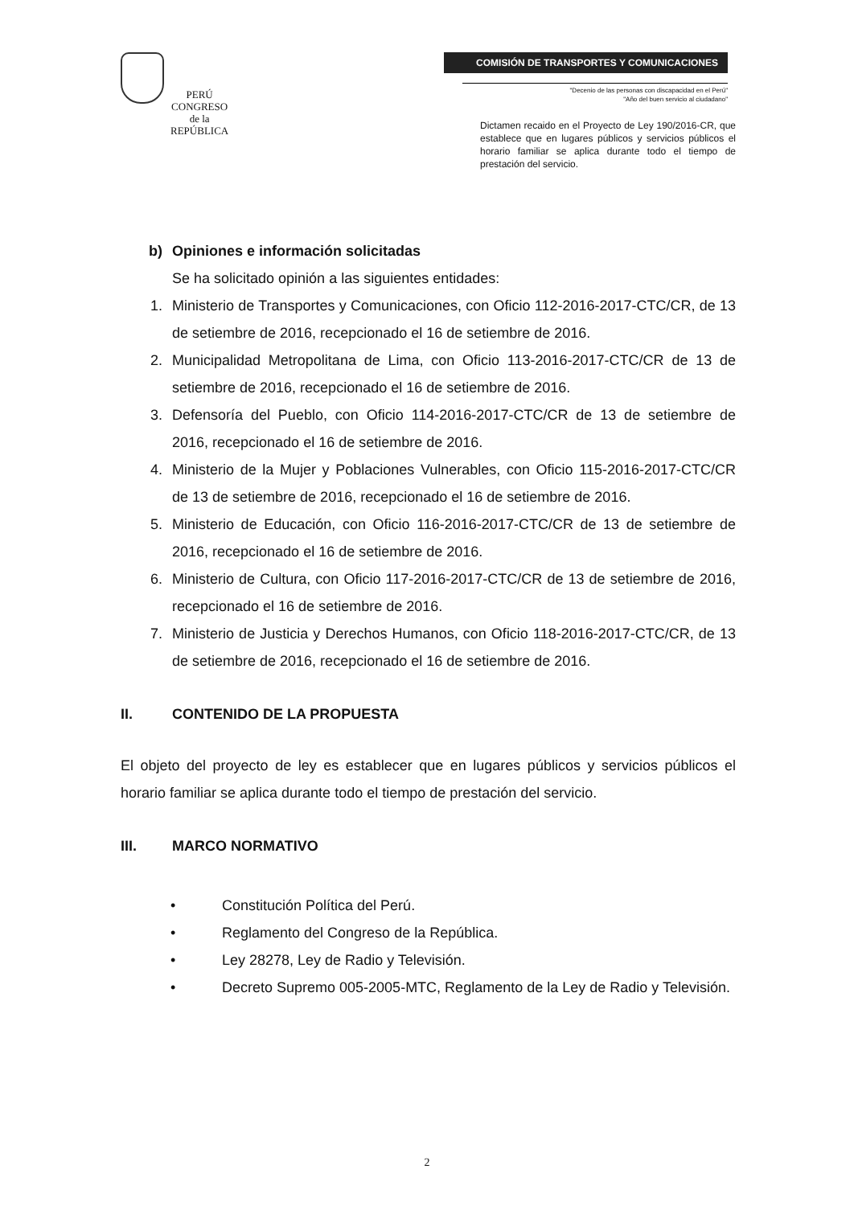PERÚ
CONGRESO
de la
REPÚBLICA
COMISIÓN DE TRANSPORTES Y COMUNICACIONES
"Decenio de las personas con discapacidad en el Perú"
"Año del buen servicio al ciudadano"
Dictamen recaido en el Proyecto de Ley 190/2016-CR, que establece que en lugares públicos y servicios públicos el horario familiar se aplica durante todo el tiempo de prestación del servicio.
b) Opiniones e información solicitadas
Se ha solicitado opinión a las siguientes entidades:
1. Ministerio de Transportes y Comunicaciones, con Oficio 112-2016-2017-CTC/CR, de 13 de setiembre de 2016, recepcionado el 16 de setiembre de 2016.
2. Municipalidad Metropolitana de Lima, con Oficio 113-2016-2017-CTC/CR de 13 de setiembre de 2016, recepcionado el 16 de setiembre de 2016.
3. Defensoría del Pueblo, con Oficio 114-2016-2017-CTC/CR de 13 de setiembre de 2016, recepcionado el 16 de setiembre de 2016.
4. Ministerio de la Mujer y Poblaciones Vulnerables, con Oficio 115-2016-2017-CTC/CR de 13 de setiembre de 2016, recepcionado el 16 de setiembre de 2016.
5. Ministerio de Educación, con Oficio 116-2016-2017-CTC/CR de 13 de setiembre de 2016, recepcionado el 16 de setiembre de 2016.
6. Ministerio de Cultura, con Oficio 117-2016-2017-CTC/CR de 13 de setiembre de 2016, recepcionado el 16 de setiembre de 2016.
7. Ministerio de Justicia y Derechos Humanos, con Oficio 118-2016-2017-CTC/CR, de 13 de setiembre de 2016, recepcionado el 16 de setiembre de 2016.
II. CONTENIDO DE LA PROPUESTA
El objeto del proyecto de ley es establecer que en lugares públicos y servicios públicos el horario familiar se aplica durante todo el tiempo de prestación del servicio.
III. MARCO NORMATIVO
• Constitución Política del Perú.
• Reglamento del Congreso de la República.
• Ley 28278, Ley de Radio y Televisión.
• Decreto Supremo 005-2005-MTC, Reglamento de la Ley de Radio y Televisión.
2